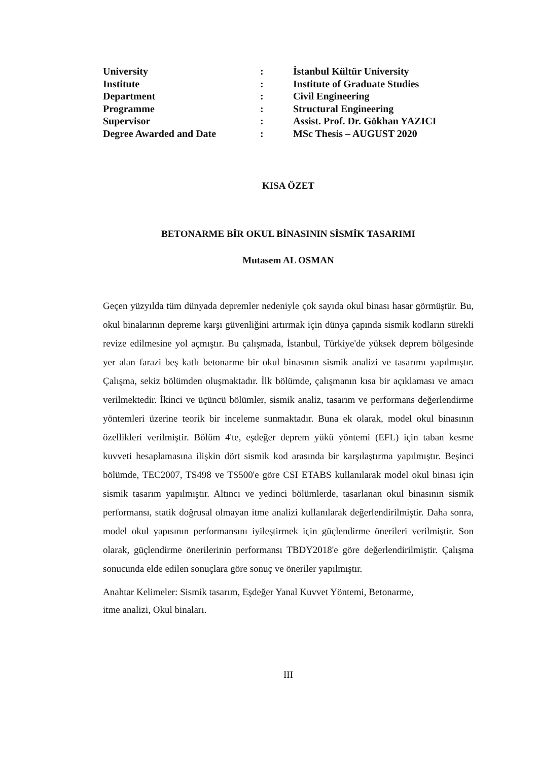| University | : | İstanbul Kültür University |
| Institute | : | Institute of Graduate Studies |
| Department | : | Civil Engineering |
| Programme | : | Structural Engineering |
| Supervisor | : | Assist. Prof. Dr. Gökhan YAZICI |
| Degree Awarded and Date | : | MSc Thesis – AUGUST 2020 |
KISA ÖZET
BETONARME BİR OKUL BİNASININ SİSMİK TASARIMI
Mutasem AL OSMAN
Geçen yüzyılda tüm dünyada depremler nedeniyle çok sayıda okul binası hasar görmüştür. Bu, okul binalarının depreme karşı güvenliğini artırmak için dünya çapında sismik kodların sürekli revize edilmesine yol açmıştır. Bu çalışmada, İstanbul, Türkiye'de yüksek deprem bölgesinde yer alan farazi beş katlı betonarme bir okul binasının sismik analizi ve tasarımı yapılmıştır. Çalışma, sekiz bölümden oluşmaktadır. İlk bölümde, çalışmanın kısa bir açıklaması ve amacı verilmektedir. İkinci ve üçüncü bölümler, sismik analiz, tasarım ve performans değerlendirme yöntemleri üzerine teorik bir inceleme sunmaktadır. Buna ek olarak, model okul binasının özellikleri verilmiştir. Bölüm 4'te, eşdeğer deprem yükü yöntemi (EFL) için taban kesme kuvveti hesaplamasına ilişkin dört sismik kod arasında bir karşılaştırma yapılmıştır. Beşinci bölümde, TEC2007, TS498 ve TS500'e göre CSI ETABS kullanılarak model okul binası için sismik tasarım yapılmıştır. Altıncı ve yedinci bölümlerde, tasarlanan okul binasının sismik performansı, statik doğrusal olmayan itme analizi kullanılarak değerlendirilmiştir. Daha sonra, model okul yapısının performansını iyileştirmek için güçlendirme önerileri verilmiştir. Son olarak, güçlendirme önerilerinin performansı TBDY2018'e göre değerlendirilmiştir. Çalışma sonucunda elde edilen sonuçlara göre sonuç ve öneriler yapılmıştır.
Anahtar Kelimeler: Sismik tasarım, Eşdeğer Yanal Kuvvet Yöntemi, Betonarme,
itme analizi, Okul binaları.
III